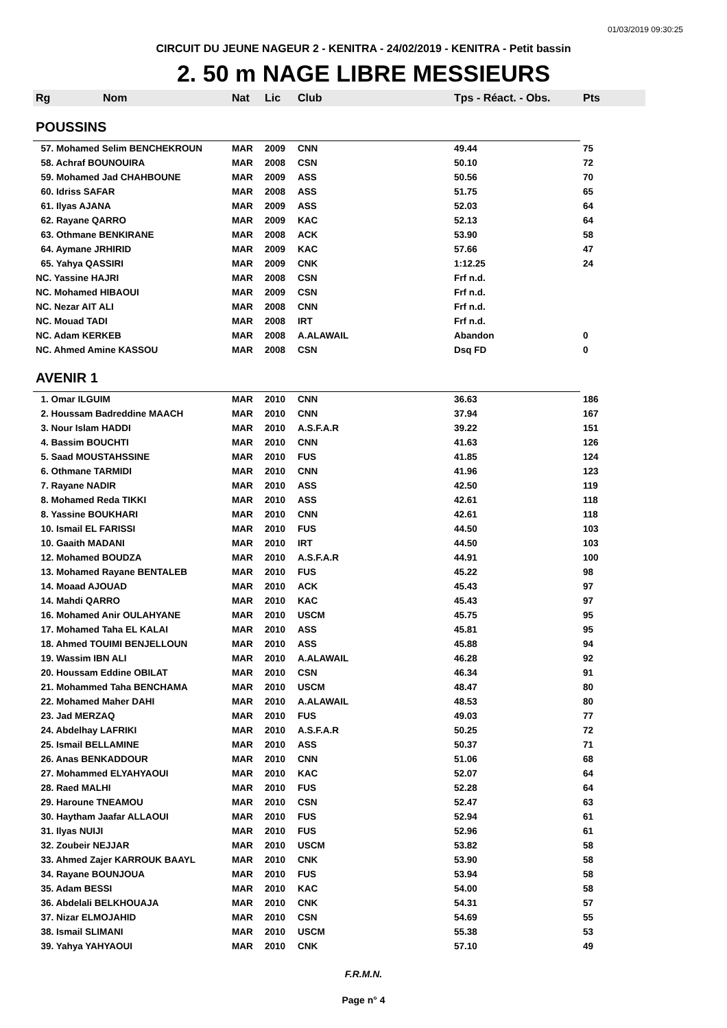01/03/2019 09:30:25
CIRCUIT DU JEUNE NAGEUR 2 - KENITRA - 24/02/2019 - KENITRA - Petit bassin
2. 50 m NAGE LIBRE MESSIEURS
| Rg | Nom | Nat | Lic | Club | Tps - Réact. - Obs. | Pts |
| --- | --- | --- | --- | --- | --- | --- |
| POUSSINS | | | | | | |
| 57. Mohamed Selim BENCHEKROUN | | MAR | 2009 | CNN | 49.44 | 75 |
| 58. Achraf BOUNOUIRA | | MAR | 2008 | CSN | 50.10 | 72 |
| 59. Mohamed Jad CHAHBOUNE | | MAR | 2009 | ASS | 50.56 | 70 |
| 60. Idriss SAFAR | | MAR | 2008 | ASS | 51.75 | 65 |
| 61. Ilyas AJANA | | MAR | 2009 | ASS | 52.03 | 64 |
| 62. Rayane QARRO | | MAR | 2009 | KAC | 52.13 | 64 |
| 63. Othmane BENKIRANE | | MAR | 2008 | ACK | 53.90 | 58 |
| 64. Aymane JRHIRID | | MAR | 2009 | KAC | 57.66 | 47 |
| 65. Yahya QASSIRI | | MAR | 2009 | CNK | 1:12.25 | 24 |
| NC. Yassine HAJRI | | MAR | 2008 | CSN | Frf n.d. | |
| NC. Mohamed HIBAOUI | | MAR | 2009 | CSN | Frf n.d. | |
| NC. Nezar AIT ALI | | MAR | 2008 | CNN | Frf n.d. | |
| NC. Mouad TADI | | MAR | 2008 | IRT | Frf n.d. | |
| NC. Adam KERKEB | | MAR | 2008 | A.ALAWAIL | Abandon | 0 |
| NC. Ahmed Amine KASSOU | | MAR | 2008 | CSN | Dsq FD | 0 |
| AVENIR 1 | | | | | | |
| 1. Omar ILGUIM | | MAR | 2010 | CNN | 36.63 | 186 |
| 2. Houssam Badreddine MAACH | | MAR | 2010 | CNN | 37.94 | 167 |
| 3. Nour Islam HADDI | | MAR | 2010 | A.S.F.A.R | 39.22 | 151 |
| 4. Bassim BOUCHTI | | MAR | 2010 | CNN | 41.63 | 126 |
| 5. Saad MOUSTAHSSINE | | MAR | 2010 | FUS | 41.85 | 124 |
| 6. Othmane TARMIDI | | MAR | 2010 | CNN | 41.96 | 123 |
| 7. Rayane NADIR | | MAR | 2010 | ASS | 42.50 | 119 |
| 8. Mohamed Reda TIKKI | | MAR | 2010 | ASS | 42.61 | 118 |
| 8. Yassine BOUKHARI | | MAR | 2010 | CNN | 42.61 | 118 |
| 10. Ismail EL FARISSI | | MAR | 2010 | FUS | 44.50 | 103 |
| 10. Gaaith MADANI | | MAR | 2010 | IRT | 44.50 | 103 |
| 12. Mohamed BOUDZA | | MAR | 2010 | A.S.F.A.R | 44.91 | 100 |
| 13. Mohamed Rayane BENTALEB | | MAR | 2010 | FUS | 45.22 | 98 |
| 14. Moaad AJOUAD | | MAR | 2010 | ACK | 45.43 | 97 |
| 14. Mahdi QARRO | | MAR | 2010 | KAC | 45.43 | 97 |
| 16. Mohamed Anir OULAHYANE | | MAR | 2010 | USCM | 45.75 | 95 |
| 17. Mohamed Taha EL KALAI | | MAR | 2010 | ASS | 45.81 | 95 |
| 18. Ahmed TOUIMI BENJELLOUN | | MAR | 2010 | ASS | 45.88 | 94 |
| 19. Wassim IBN ALI | | MAR | 2010 | A.ALAWAIL | 46.28 | 92 |
| 20. Houssam Eddine OBILAT | | MAR | 2010 | CSN | 46.34 | 91 |
| 21. Mohammed Taha BENCHAMA | | MAR | 2010 | USCM | 48.47 | 80 |
| 22. Mohamed Maher DAHI | | MAR | 2010 | A.ALAWAIL | 48.53 | 80 |
| 23. Jad MERZAQ | | MAR | 2010 | FUS | 49.03 | 77 |
| 24. Abdelhay LAFRIKI | | MAR | 2010 | A.S.F.A.R | 50.25 | 72 |
| 25. Ismail BELLAMINE | | MAR | 2010 | ASS | 50.37 | 71 |
| 26. Anas BENKADDOUR | | MAR | 2010 | CNN | 51.06 | 68 |
| 27. Mohammed ELYAHYAOUI | | MAR | 2010 | KAC | 52.07 | 64 |
| 28. Raed MALHI | | MAR | 2010 | FUS | 52.28 | 64 |
| 29. Haroune TNEAMOU | | MAR | 2010 | CSN | 52.47 | 63 |
| 30. Haytham Jaafar ALLAOUI | | MAR | 2010 | FUS | 52.94 | 61 |
| 31. Ilyas NUIJI | | MAR | 2010 | FUS | 52.96 | 61 |
| 32. Zoubeir NEJJAR | | MAR | 2010 | USCM | 53.82 | 58 |
| 33. Ahmed Zajer KARROUK BAAYL | | MAR | 2010 | CNK | 53.90 | 58 |
| 34. Rayane BOUNJOUA | | MAR | 2010 | FUS | 53.94 | 58 |
| 35. Adam BESSI | | MAR | 2010 | KAC | 54.00 | 58 |
| 36. Abdelali BELKHOUAJA | | MAR | 2010 | CNK | 54.31 | 57 |
| 37. Nizar ELMOJAHID | | MAR | 2010 | CSN | 54.69 | 55 |
| 38. Ismail SLIMANI | | MAR | 2010 | USCM | 55.38 | 53 |
| 39. Yahya YAHYAOUI | | MAR | 2010 | CNK | 57.10 | 49 |
F.R.M.N.
Page n° 4